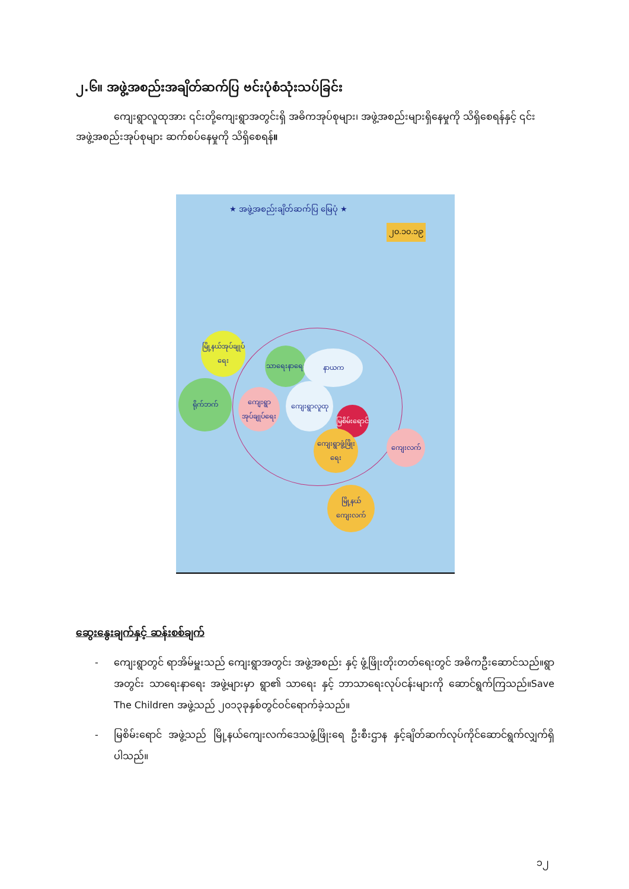၂.၆။ အဖွဲ့အစည်းအချိတ်ဆက်ပြ ဗင်းပုံစံသုံးသပ်ခြင်း
ကျေးရွာလူထုအား ၎င်းတို့ကျေးရွာအတွင်းရှိ အဓိကအုပ်စုများ၊ အဖွဲ့အစည်းများရှိနေမှုကို သိရှိစေရန်နှင့် ၎င်းအဖွဲ့အစည်းအုပ်စုများ ဆက်စပ်နေမှုကို သိရှိစေရန်။
★ အဖွဲ့အစည်းချိတ်ဆက်ပြ မြေပုံ ★
၂၀.၁၀.၁၉
မြို့နယ်အုပ်ချုပ်ရေး
ရိုက်ဘက်
သာရေးနာရေး နာယက
ကျေးရွာအုပ်ချုပ်ရေး
ကျေးရွာလူထု
မြစိမ်းရောင်
ကျေးရွာဖွံ့ဖြိုးရေး
ကျေးလက်
မြို့နယ်ကျေးလက်
ဆွေးနွေးချက်နှင့် ဆန်းစစ်ချက်
- ကျေးရွာတွင် ရာအိမ်မှူးသည် ကျေးရွာအတွင်း အဖွဲ့အစည်း နှင့် ဖွံ့ဖြိုးတိုးတတ်ရေးတွင် အဓိကဦးဆောင်သည်။ရွာအတွင်း သာရေးနာရေး အဖွဲ့များမှာ ရွာ၏ သာရေး နှင့် ဘာသာရေးလုပ်ငန်းများကို ဆောင်ရွက်ကြသည်။Save The Children အဖွဲ့သည် ၂၀၁၃ခုနှစ်တွင်ဝင်ရောက်ခဲ့သည်။
- မြစိမ်းရောင် အဖွဲ့သည် မြို့နယ်ကျေးလက်ဒေသဖွံ့ဖြိုးရေ ဦးစီးဌာန နှင့်ချိတ်ဆက်လုပ်ကိုင်ဆောင်ရွက်လျှက်ရှိပါသည်။
၁၂